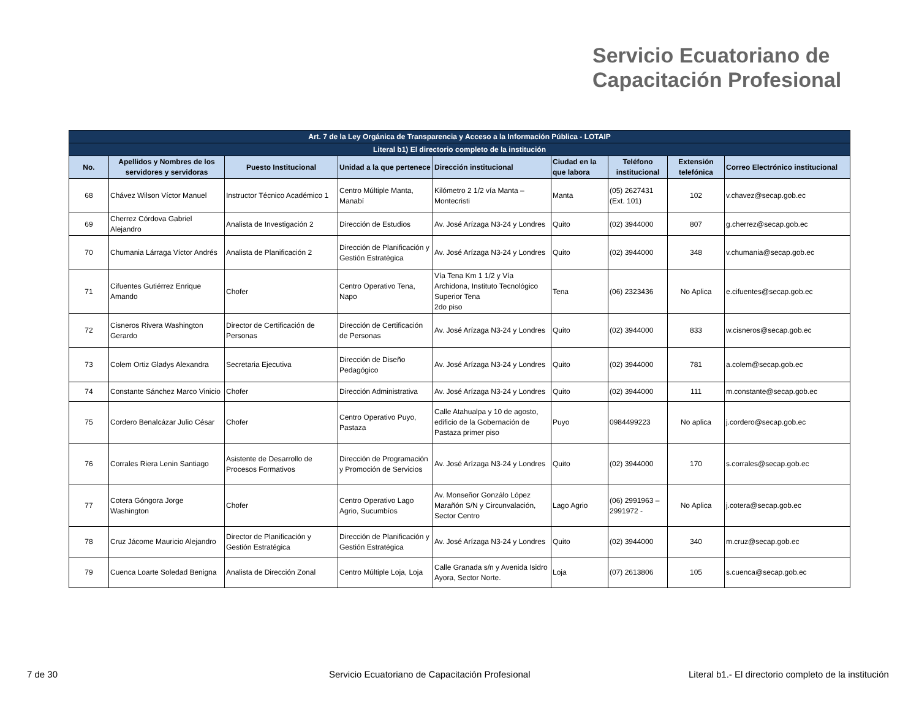Servicio Ecuatoriano de
Capacitación Profesional
| Art. 7 de la Ley Orgánica de Transparencia y Acceso a la Información Pública - LOTAIP | | | | | | | | |
| --- | --- | --- | --- | --- | --- | --- | --- | --- |
| Literal b1) El directorio completo de la institución | | | | | | | | |
| No. | Apellidos y Nombres de los servidores y servidoras | Puesto Institucional | Unidad a la que pertenece | Dirección institucional | Ciudad en la que labora | Teléfono institucional | Extensión telefónica | Correo Electrónico institucional |
| 68 | Chávez Wilson Víctor Manuel | Instructor Técnico Académico 1 | Centro Múltiple Manta, Manabí | Kilómetro 2 1/2 vía Manta – Montecristi | Manta | (05) 2627431 (Ext. 101) | 102 | v.chavez@secap.gob.ec |
| 69 | Cherrez Córdova Gabriel Alejandro | Analista de Investigación 2 | Dirección de Estudios | Av. José Arízaga N3-24 y Londres | Quito | (02) 3944000 | 807 | g.cherrez@secap.gob.ec |
| 70 | Chumania Lárraga Víctor Andrés | Analista de Planificación 2 | Dirección de Planificación y Gestión Estratégica | Av. José Arízaga N3-24 y Londres | Quito | (02) 3944000 | 348 | v.chumania@secap.gob.ec |
| 71 | Cifuentes Gutiérrez Enrique Amando | Chofer | Centro Operativo Tena, Napo | Vía Tena Km 1 1/2 y Vía Archidona, Instituto Tecnológico Superior Tena 2do piso | Tena | (06) 2323436 | No Aplica | e.cifuentes@secap.gob.ec |
| 72 | Cisneros Rivera Washington Gerardo | Director de Certificación de Personas | Dirección de Certificación de Personas | Av. José Arízaga N3-24 y Londres | Quito | (02) 3944000 | 833 | w.cisneros@secap.gob.ec |
| 73 | Colem Ortiz Gladys Alexandra | Secretaria Ejecutiva | Dirección de Diseño Pedagógico | Av. José Arízaga N3-24 y Londres | Quito | (02) 3944000 | 781 | a.colem@secap.gob.ec |
| 74 | Constante Sánchez Marco Vinicio | Chofer | Dirección Administrativa | Av. José Arízaga N3-24 y Londres | Quito | (02) 3944000 | 111 | m.constante@secap.gob.ec |
| 75 | Cordero Benalcázar Julio César | Chofer | Centro Operativo Puyo, Pastaza | Calle Atahualpa y 10 de agosto, edificio de la Gobernación de Pastaza primer piso | Puyo | 0984499223 | No aplica | j.cordero@secap.gob.ec |
| 76 | Corrales Riera Lenin Santiago | Asistente de Desarrollo de Procesos Formativos | Dirección de Programación y Promoción de Servicios | Av. José Arízaga N3-24 y Londres | Quito | (02) 3944000 | 170 | s.corrales@secap.gob.ec |
| 77 | Cotera Góngora Jorge Washington | Chofer | Centro Operativo Lago Agrio, Sucumbíos | Av. Monseñor Gonzálo López Marañón S/N y Circunvalación, Sector Centro | Lago Agrio | (06) 2991963 – 2991972 - | No Aplica | j.cotera@secap.gob.ec |
| 78 | Cruz Jácome Mauricio Alejandro | Director de Planificación y Gestión Estratégica | Dirección de Planificación y Gestión Estratégica | Av. José Arízaga N3-24 y Londres | Quito | (02) 3944000 | 340 | m.cruz@secap.gob.ec |
| 79 | Cuenca Loarte Soledad Benigna | Analista de Dirección Zonal | Centro Múltiple Loja, Loja | Calle Granada s/n y Avenida Isidro Ayora, Sector Norte. | Loja | (07) 2613806 | 105 | s.cuenca@secap.gob.ec |
7 de 30 Servicio Ecuatoriano de Capacitación Profesional Literal b1.- El directorio completo de la institución